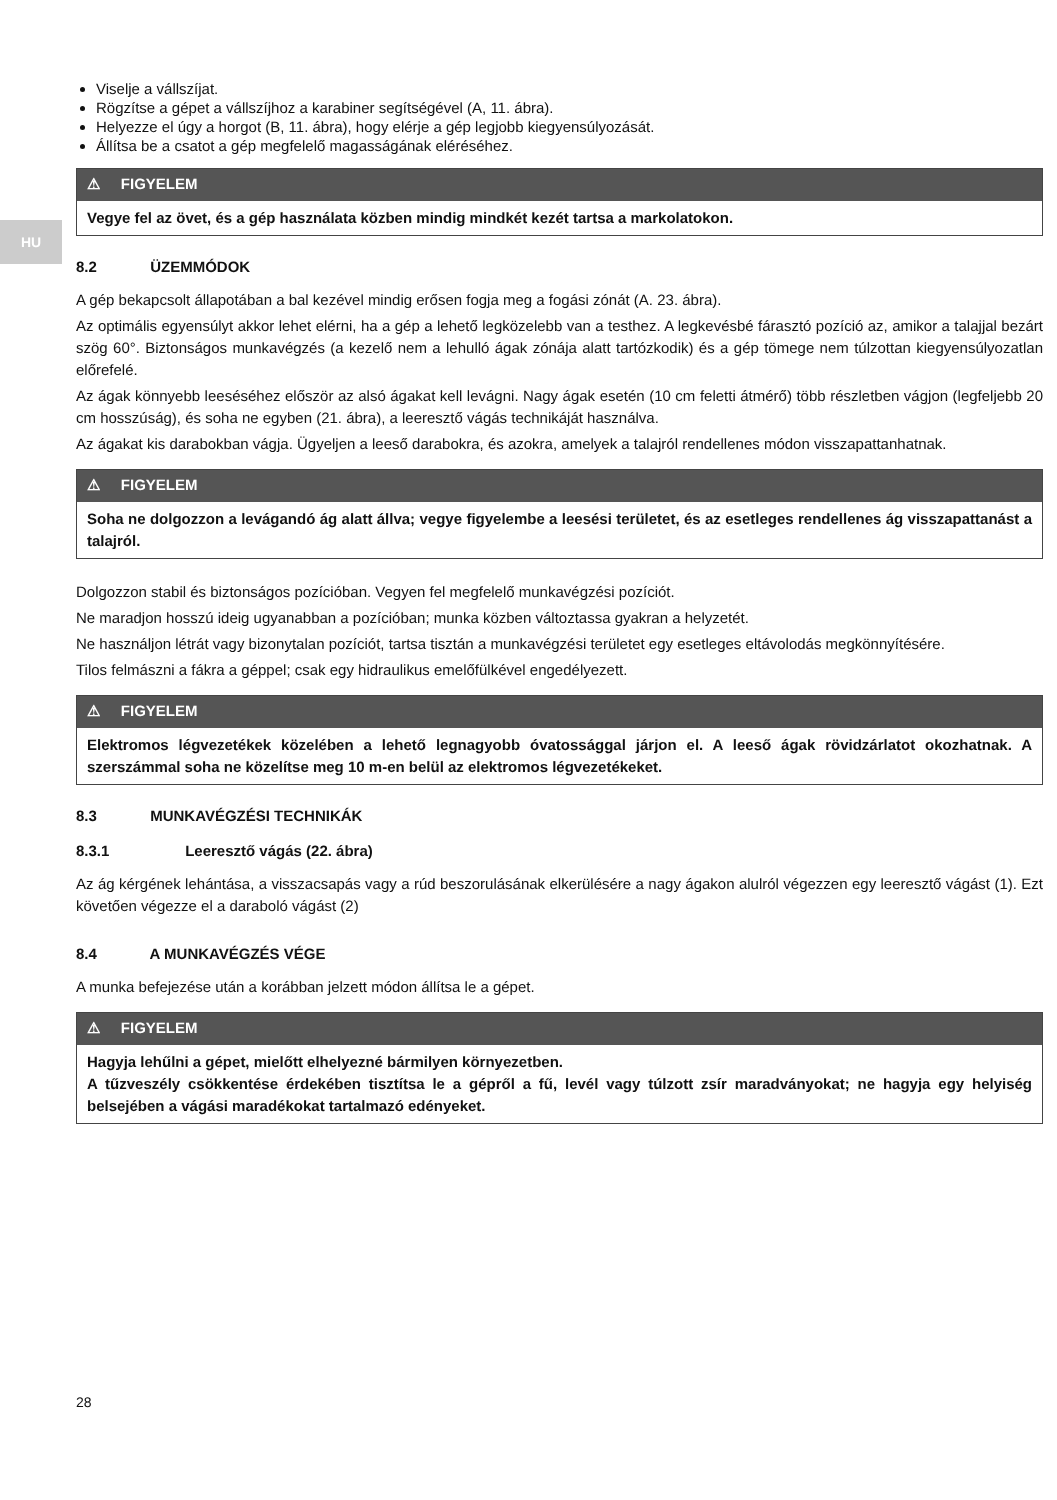HU
Viselje a vállszíjat.
Rögzítse a gépet a vállszíjhoz a karabiner segítségével (A, 11. ábra).
Helyezze el úgy a horgot (B, 11. ábra), hogy elérje a gép legjobb kiegyensúlyozását.
Állítsa be a csatot a gép megfelelő magasságának eléréséhez.
⚠ FIGYELEM
Vegye fel az övet, és a gép használata közben mindig mindkét kezét tartsa a markolatokon.
8.2 ÜZEMMÓDOK
A gép bekapcsolt állapotában a bal kezével mindig erősen fogja meg a fogási zónát (A. 23. ábra).
Az optimális egyensúlyt akkor lehet elérni, ha a gép a lehető legközelebb van a testhez. A legkevésbé fárasztó pozíció az, amikor a talajjal bezárt szög 60°. Biztonságos munkavégzés (a kezelő nem a lehulló ágak zónája alatt tartózkodik) és a gép tömege nem túlzottan kiegyensúlyozatlan előrefelé.
Az ágak könnyebb leeséséhez először az alsó ágakat kell levágni. Nagy ágak esetén (10 cm feletti átmérő) több részletben vágjon (legfeljebb 20 cm hosszúság), és soha ne egyben (21. ábra), a leeresztő vágás technikáját használva.
Az ágakat kis darabokban vágja. Ügyeljen a leeső darabokra, és azokra, amelyek a talajról rendellenes módon visszapattanhatnak.
⚠ FIGYELEM
Soha ne dolgozzon a levágandó ág alatt állva; vegye figyelembe a leesési területet, és az esetleges rendellenes ág visszapattanást a talajról.
Dolgozzon stabil és biztonságos pozícióban. Vegyen fel megfelelő munkavégzési pozíciót.
Ne maradjon hosszú ideig ugyanabban a pozícióban; munka közben változtassa gyakran a helyzetét.
Ne használjon létrát vagy bizonytalan pozíciót, tartsa tisztán a munkavégzési területet egy esetleges eltávolodás megkönnyítésére.
Tilos felmászni a fákra a géppel; csak egy hidraulikus emelőfülkével engedélyezett.
⚠ FIGYELEM
Elektromos légvezetékek közelében a lehető legnagyobb óvatossággal járjon el. A leeső ágak rövidzárlatot okozhatnak. A szerszámmal soha ne közelítse meg 10 m-en belül az elektromos légvezetékeket.
8.3 MUNKAVÉGZÉSI TECHNIKÁK
8.3.1 Leeresztő vágás (22. ábra)
Az ág kérgének lehántása, a visszacsapás vagy a rúd beszorulásának elkerülésére a nagy ágakon alulról végezzen egy leeresztő vágást (1). Ezt követően végezze el a daraboló vágást (2)
8.4 A MUNKAVÉGZÉS VÉGE
A munka befejezése után a korábban jelzett módon állítsa le a gépet.
⚠ FIGYELEM
Hagyja lehűlni a gépet, mielőtt elhelyezné bármilyen környezetben.
A tűzveszély csökkentése érdekében tisztítsa le a gépről a fű, levél vagy túlzott zsír maradványokat; ne hagyja egy helyiség belsejében a vágási maradékokat tartalmazó edényeket.
28